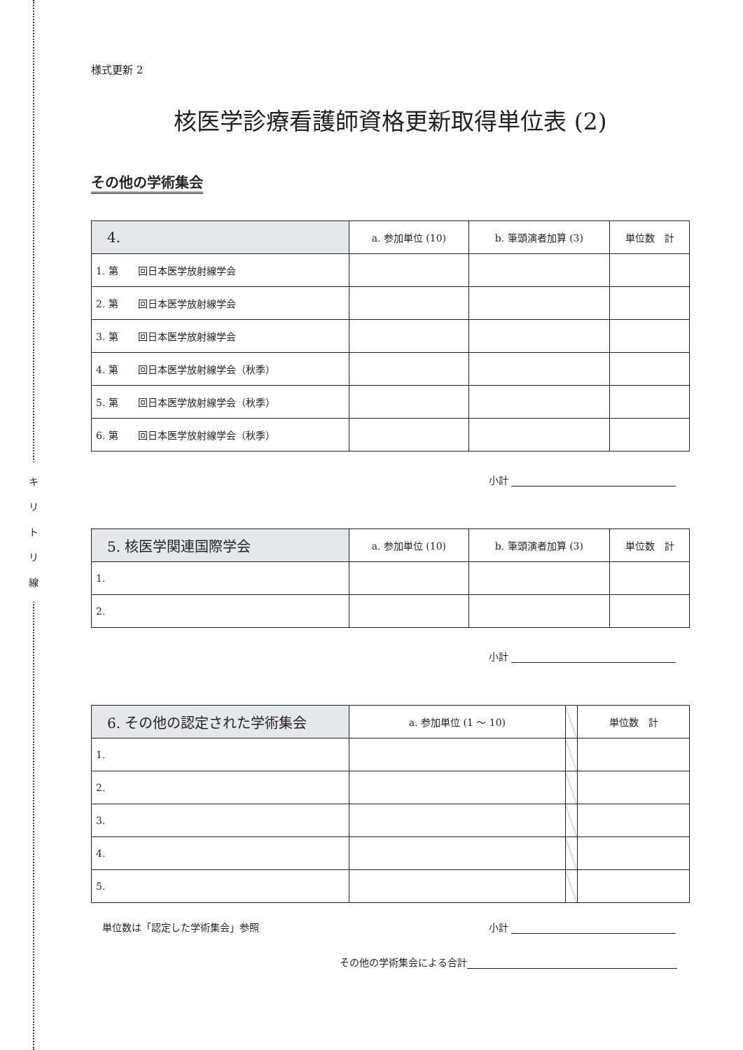キ
リ
ト
リ
線
様式更新 2
核医学診療看護師資格更新取得単位表 (2)
その他の学術集会
| 4. | a. 参加単位 (10) | b. 筆頭演者加算 (3) | 単位数 計 |
| --- | --- | --- | --- |
| 1. 第 回日本医学放射線学会 | | | |
| 2. 第 回日本医学放射線学会 | | | |
| 3. 第 回日本医学放射線学会 | | | |
| 4. 第 回日本医学放射線学会（秋季） | | | |
| 5. 第 回日本医学放射線学会（秋季） | | | |
| 6. 第 回日本医学放射線学会（秋季） | | | |
小計
| 5. 核医学関連国際学会 | a. 参加単位 (10) | b. 筆頭演者加算 (3) | 単位数 計 |
| --- | --- | --- | --- |
| 1. | | | |
| 2. | | | |
小計
| 6. その他の認定された学術集会 | a. 参加単位 (1 ～ 10) | | 単位数 計 |
| 1. | | | |
| 2. | | | |
| 3. | | | |
| 4. | | | |
| 5. | | | |
単位数は「認定した学術集会」参照 小計
その他の学術集会による合計